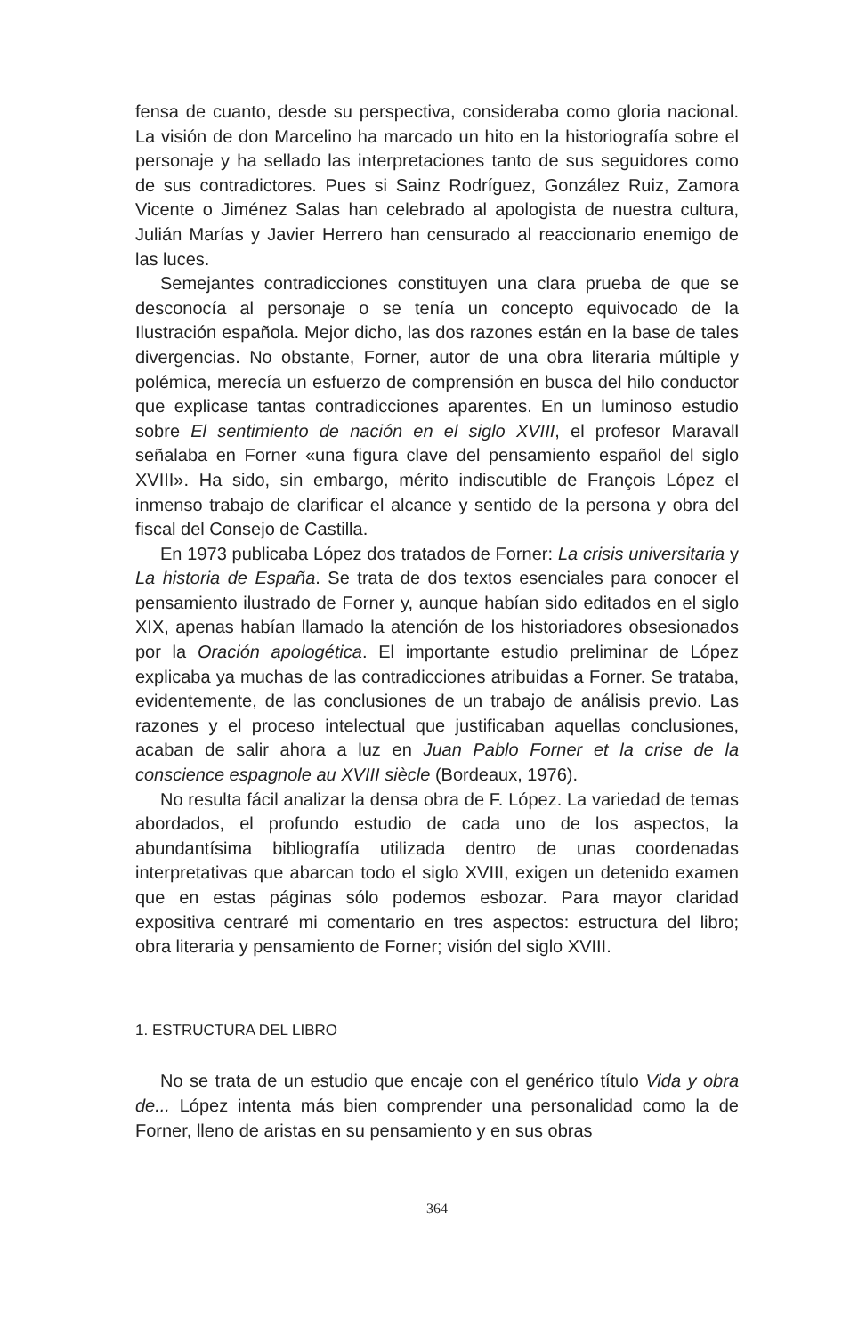fensa de cuanto, desde su perspectiva, consideraba como gloria nacional. La visión de don Marcelino ha marcado un hito en la historiografía sobre el personaje y ha sellado las interpretaciones tanto de sus seguidores como de sus contradictores. Pues si Sainz Rodríguez, González Ruiz, Zamora Vicente o Jiménez Salas han celebrado al apologista de nuestra cultura, Julián Marías y Javier Herrero han censurado al reaccionario enemigo de las luces.
Semejantes contradicciones constituyen una clara prueba de que se desconocía al personaje o se tenía un concepto equivocado de la Ilustración española. Mejor dicho, las dos razones están en la base de tales divergencias. No obstante, Forner, autor de una obra literaria múltiple y polémica, merecía un esfuerzo de comprensión en busca del hilo conductor que explicase tantas contradicciones aparentes. En un luminoso estudio sobre El sentimiento de nación en el siglo XVIII, el profesor Maravall señalaba en Forner «una figura clave del pensamiento español del siglo XVIII». Ha sido, sin embargo, mérito indiscutible de François López el inmenso trabajo de clarificar el alcance y sentido de la persona y obra del fiscal del Consejo de Castilla.
En 1973 publicaba López dos tratados de Forner: La crisis universitaria y La historia de España. Se trata de dos textos esenciales para conocer el pensamiento ilustrado de Forner y, aunque habían sido editados en el siglo XIX, apenas habían llamado la atención de los historiadores obsesionados por la Oración apologética. El importante estudio preliminar de López explicaba ya muchas de las contradicciones atribuidas a Forner. Se trataba, evidentemente, de las conclusiones de un trabajo de análisis previo. Las razones y el proceso intelectual que justificaban aquellas conclusiones, acaban de salir ahora a luz en Juan Pablo Forner et la crise de la conscience espagnole au XVIII siècle (Bordeaux, 1976).
No resulta fácil analizar la densa obra de F. López. La variedad de temas abordados, el profundo estudio de cada uno de los aspectos, la abundantísima bibliografía utilizada dentro de unas coordenadas interpretativas que abarcan todo el siglo XVIII, exigen un detenido examen que en estas páginas sólo podemos esbozar. Para mayor claridad expositiva centraré mi comentario en tres aspectos: estructura del libro; obra literaria y pensamiento de Forner; visión del siglo XVIII.
1. ESTRUCTURA DEL LIBRO
No se trata de un estudio que encaje con el genérico título Vida y obra de... López intenta más bien comprender una personalidad como la de Forner, lleno de aristas en su pensamiento y en sus obras
364